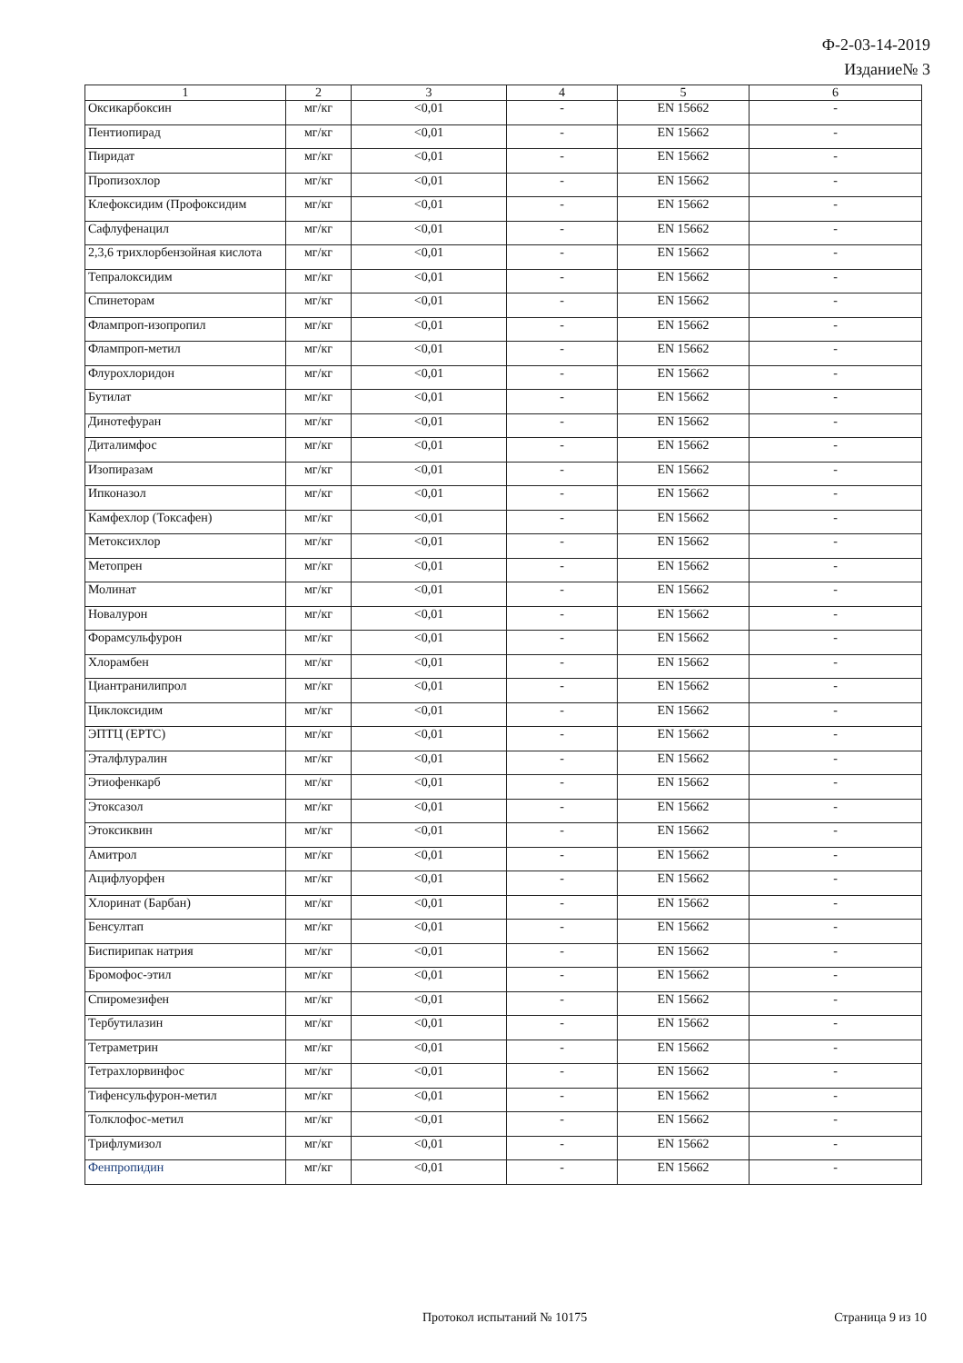Ф-2-03-14-2019
Издание№ 3
| 1 | 2 | 3 | 4 | 5 | 6 |
| --- | --- | --- | --- | --- | --- |
| Оксикарбоксин | мг/кг | <0,01 | - | EN 15662 | - |
| Пентиопирад | мг/кг | <0,01 | - | EN 15662 | - |
| Пиридат | мг/кг | <0,01 | - | EN 15662 | - |
| Пропизохлор | мг/кг | <0,01 | - | EN 15662 | - |
| Клефоксидим (Профоксидим | мг/кг | <0,01 | - | EN 15662 | - |
| Сафлуфенацил | мг/кг | <0,01 | - | EN 15662 | - |
| 2,3,6 трихлорбензойная кислота | мг/кг | <0,01 | - | EN 15662 | - |
| Тепралоксидим | мг/кг | <0,01 | - | EN 15662 | - |
| Спинеторам | мг/кг | <0,01 | - | EN 15662 | - |
| Флампроп-изопропил | мг/кг | <0,01 | - | EN 15662 | - |
| Флампроп-метил | мг/кг | <0,01 | - | EN 15662 | - |
| Флурохлоридон | мг/кг | <0,01 | - | EN 15662 | - |
| Бутилат | мг/кг | <0,01 | - | EN 15662 | - |
| Динотефуран | мг/кг | <0,01 | - | EN 15662 | - |
| Диталимфос | мг/кг | <0,01 | - | EN 15662 | - |
| Изопиразам | мг/кг | <0,01 | - | EN 15662 | - |
| Ипконазол | мг/кг | <0,01 | - | EN 15662 | - |
| Камфехлор (Токсафен) | мг/кг | <0,01 | - | EN 15662 | - |
| Метоксихлор | мг/кг | <0,01 | - | EN 15662 | - |
| Метопрен | мг/кг | <0,01 | - | EN 15662 | - |
| Молинат | мг/кг | <0,01 | - | EN 15662 | - |
| Новалурон | мг/кг | <0,01 | - | EN 15662 | - |
| Форамсульфурон | мг/кг | <0,01 | - | EN 15662 | - |
| Хлорамбен | мг/кг | <0,01 | - | EN 15662 | - |
| Циантранилипрол | мг/кг | <0,01 | - | EN 15662 | - |
| Циклоксидим | мг/кг | <0,01 | - | EN 15662 | - |
| ЭПТЦ (EPTC) | мг/кг | <0,01 | - | EN 15662 | - |
| Эталфлуралин | мг/кг | <0,01 | - | EN 15662 | - |
| Этиофенкарб | мг/кг | <0,01 | - | EN 15662 | - |
| Этоксазол | мг/кг | <0,01 | - | EN 15662 | - |
| Этоксиквин | мг/кг | <0,01 | - | EN 15662 | - |
| Амитрол | мг/кг | <0,01 | - | EN 15662 | - |
| Ацифлуорфен | мг/кг | <0,01 | - | EN 15662 | - |
| Хлоринат (Барбан) | мг/кг | <0,01 | - | EN 15662 | - |
| Бенсултап | мг/кг | <0,01 | - | EN 15662 | - |
| Биспирипак натрия | мг/кг | <0,01 | - | EN 15662 | - |
| Бромофос-этил | мг/кг | <0,01 | - | EN 15662 | - |
| Спиромезифен | мг/кг | <0,01 | - | EN 15662 | - |
| Тербутилазин | мг/кг | <0,01 | - | EN 15662 | - |
| Тетраметрин | мг/кг | <0,01 | - | EN 15662 | - |
| Тетрахлорвинфос | мг/кг | <0,01 | - | EN 15662 | - |
| Тифенсульфурон-метил | мг/кг | <0,01 | - | EN 15662 | - |
| Толклофос-метил | мг/кг | <0,01 | - | EN 15662 | - |
| Трифлумизол | мг/кг | <0,01 | - | EN 15662 | - |
| Фенпропидин | мг/кг | <0,01 | - | EN 15662 | - |
Протокол испытаний № 10175 Страница 9 из 10